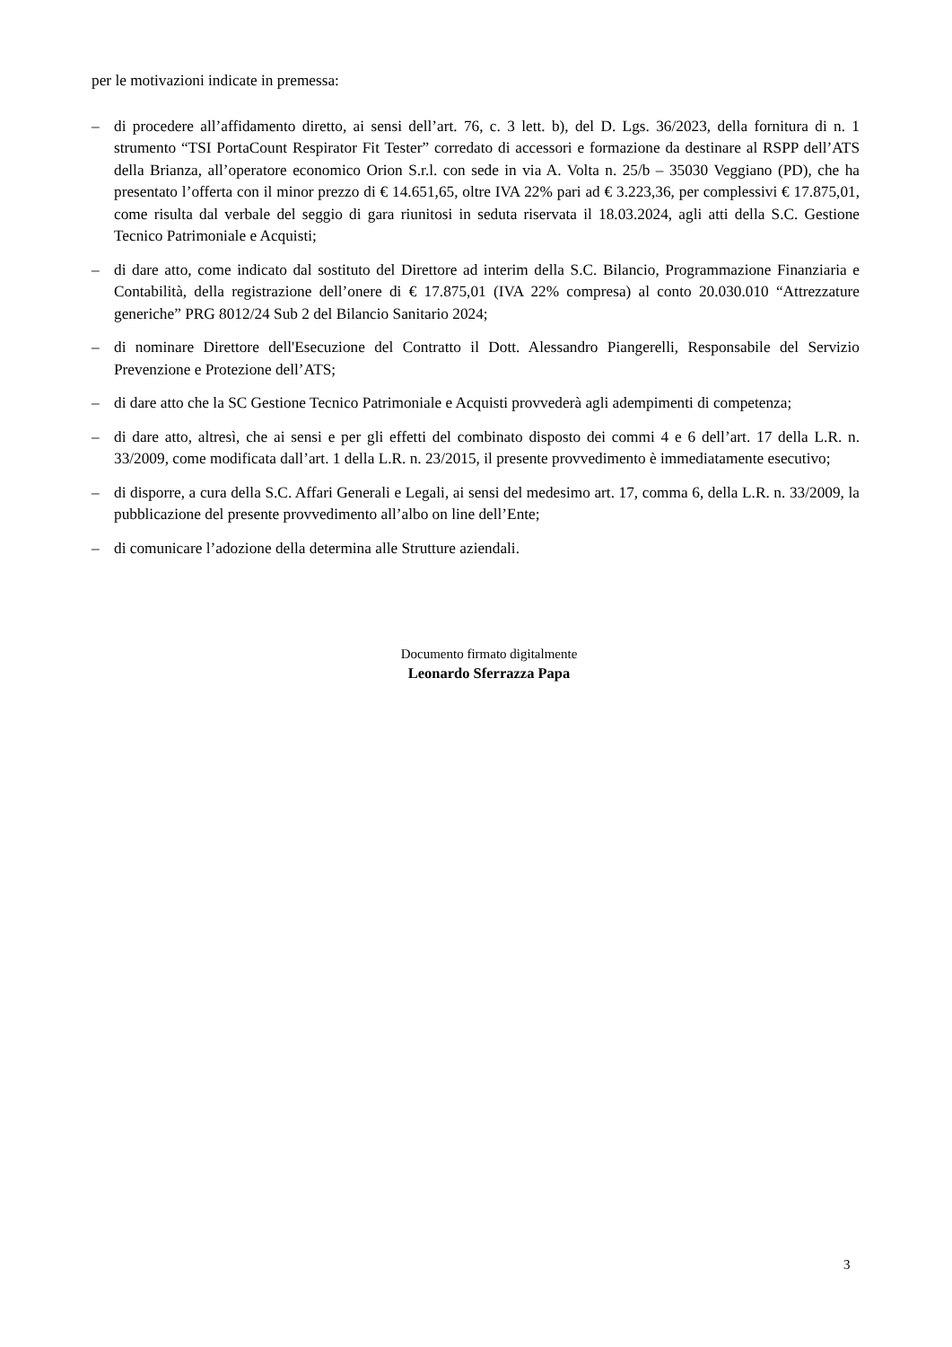per le motivazioni indicate in premessa:
– di procedere all’affidamento diretto, ai sensi dell’art. 76, c. 3 lett. b), del D. Lgs. 36/2023, della fornitura di n. 1 strumento “TSI PortaCount Respirator Fit Tester” corredato di accessori e formazione da destinare al RSPP dell’ATS della Brianza, all’operatore economico Orion S.r.l. con sede in via A. Volta n. 25/b – 35030 Veggiano (PD), che ha presentato l’offerta con il minor prezzo di € 14.651,65, oltre IVA 22% pari ad € 3.223,36, per complessivi € 17.875,01, come risulta dal verbale del seggio di gara riunitosi in seduta riservata il 18.03.2024, agli atti della S.C. Gestione Tecnico Patrimoniale e Acquisti;
– di dare atto, come indicato dal sostituto del Direttore ad interim della S.C. Bilancio, Programmazione Finanziaria e Contabilità, della registrazione dell’onere di € 17.875,01 (IVA 22% compresa) al conto 20.030.010 “Attrezzature generiche” PRG 8012/24 Sub 2 del Bilancio Sanitario 2024;
– di nominare Direttore dell'Esecuzione del Contratto il Dott. Alessandro Piangerelli, Responsabile del Servizio Prevenzione e Protezione dell’ATS;
– di dare atto che la SC Gestione Tecnico Patrimoniale e Acquisti provvederà agli adempimenti di competenza;
– di dare atto, altresì, che ai sensi e per gli effetti del combinato disposto dei commi 4 e 6 dell’art. 17 della L.R. n. 33/2009, come modificata dall’art. 1 della L.R. n. 23/2015, il presente provvedimento è immediatamente esecutivo;
– di disporre, a cura della S.C. Affari Generali e Legali, ai sensi del medesimo art. 17, comma 6, della L.R. n. 33/2009, la pubblicazione del presente provvedimento all’albo on line dell’Ente;
– di comunicare l’adozione della determina alle Strutture aziendali.
Documento firmato digitalmente
Leonardo Sferrazza Papa
3